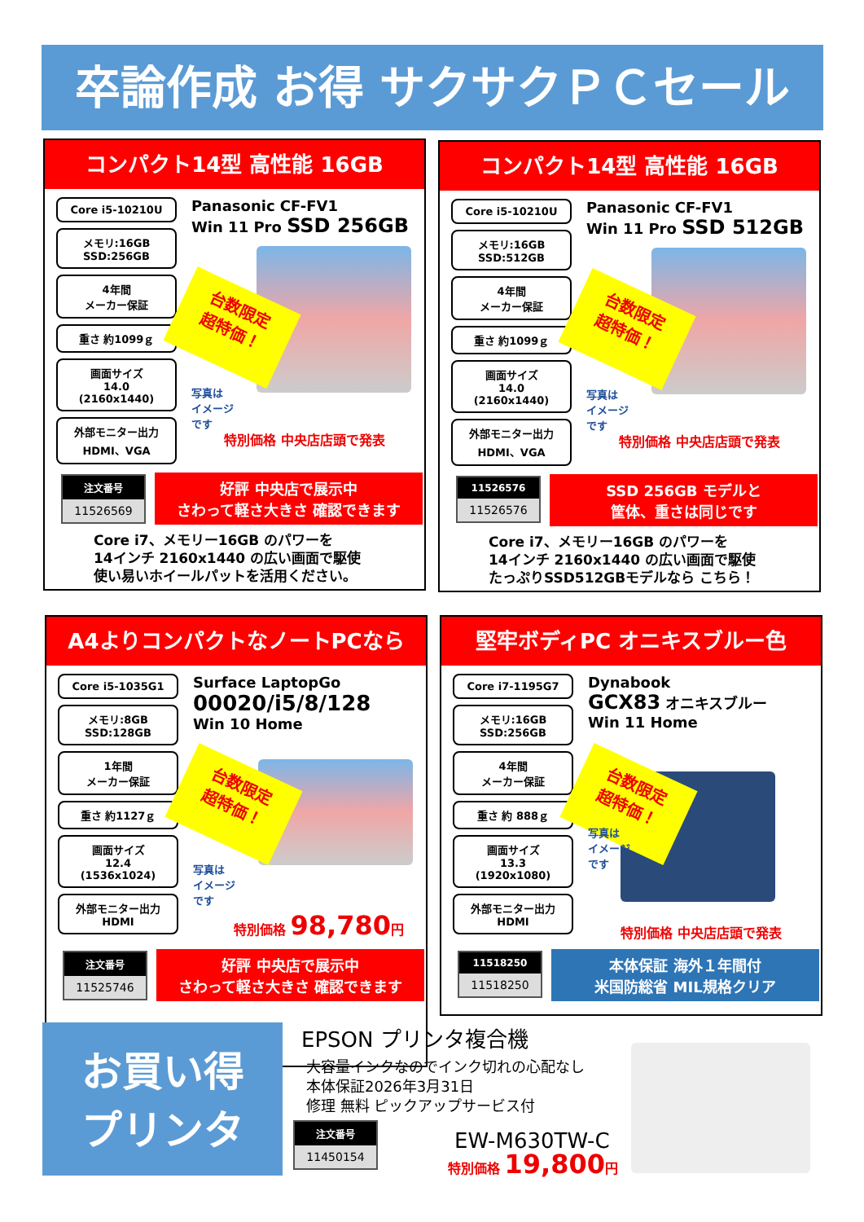卒論作成 お得 サクサクＰＣセール
コンパクト14型 高性能 16GB
Core i5-10210U
メモリ:16GB
SSD:256GB
4年間
メーカー保証
重さ 約1099ｇ
画面サイズ
14.0
(2160x1440)
外部モニター出力
HDMI、VGA
Panasonic CF-FV1
Win 11 Pro SSD 256GB
台数限定
超特価！
写真は
イメージ
です
特別価格 中央店店頭で発表
注文番号
11526569
好評 中央店で展示中
さわって軽さ大きさ 確認できます
Core i7、メモリー16GB のパワーを
14インチ 2160x1440 の広い画面で駆使
使い易いホイールパットを活用ください。
コンパクト14型 高性能 16GB
Core i5-10210U
メモリ:16GB
SSD:512GB
4年間
メーカー保証
重さ 約1099ｇ
画面サイズ
14.0
(2160x1440)
外部モニター出力
HDMI、VGA
Panasonic CF-FV1
Win 11 Pro SSD 512GB
台数限定
超特価！
写真は
イメージ
です
特別価格 中央店店頭で発表
11526576
11526576
SSD 256GB モデルと
筐体、重さは同じです
Core i7、メモリー16GB のパワーを
14インチ 2160x1440 の広い画面で駆使
たっぷりSSD512GBモデルなら こちら！
A4よりコンパクトなノートPCなら
Core i5-1035G1
メモリ:8GB
SSD:128GB
1年間
メーカー保証
重さ 約1127ｇ
画面サイズ
12.4
(1536x1024)
外部モニター出力
HDMI
Surface LaptopGo
00020/i5/8/128
Win 10 Home
台数限定
超特価！
写真は
イメージ
です
特別価格 98,780円
注文番号
11525746
好評 中央店で展示中
さわって軽さ大きさ 確認できます
堅牢ボディPC オニキスブルー色
Core i7-1195G7
メモリ:16GB
SSD:256GB
4年間
メーカー保証
重さ 約 888ｇ
画面サイズ
13.3
(1920x1080)
外部モニター出力
HDMI
Dynabook
GCX83 オニキスブルー
Win 11 Home
台数限定
超特価！
写真は
イメージ
です
特別価格 中央店店頭で発表
11518250
11518250
本体保証 海外１年間付
米国防総省 MIL規格クリア
お買い得
プリンタ
EPSON プリンタ複合機
大容量インクなのでインク切れの心配なし
本体保証2026年3月31日
修理 無料 ピックアップサービス付
注文番号
11450154
EW-M630TW-C
特別価格 19,800円